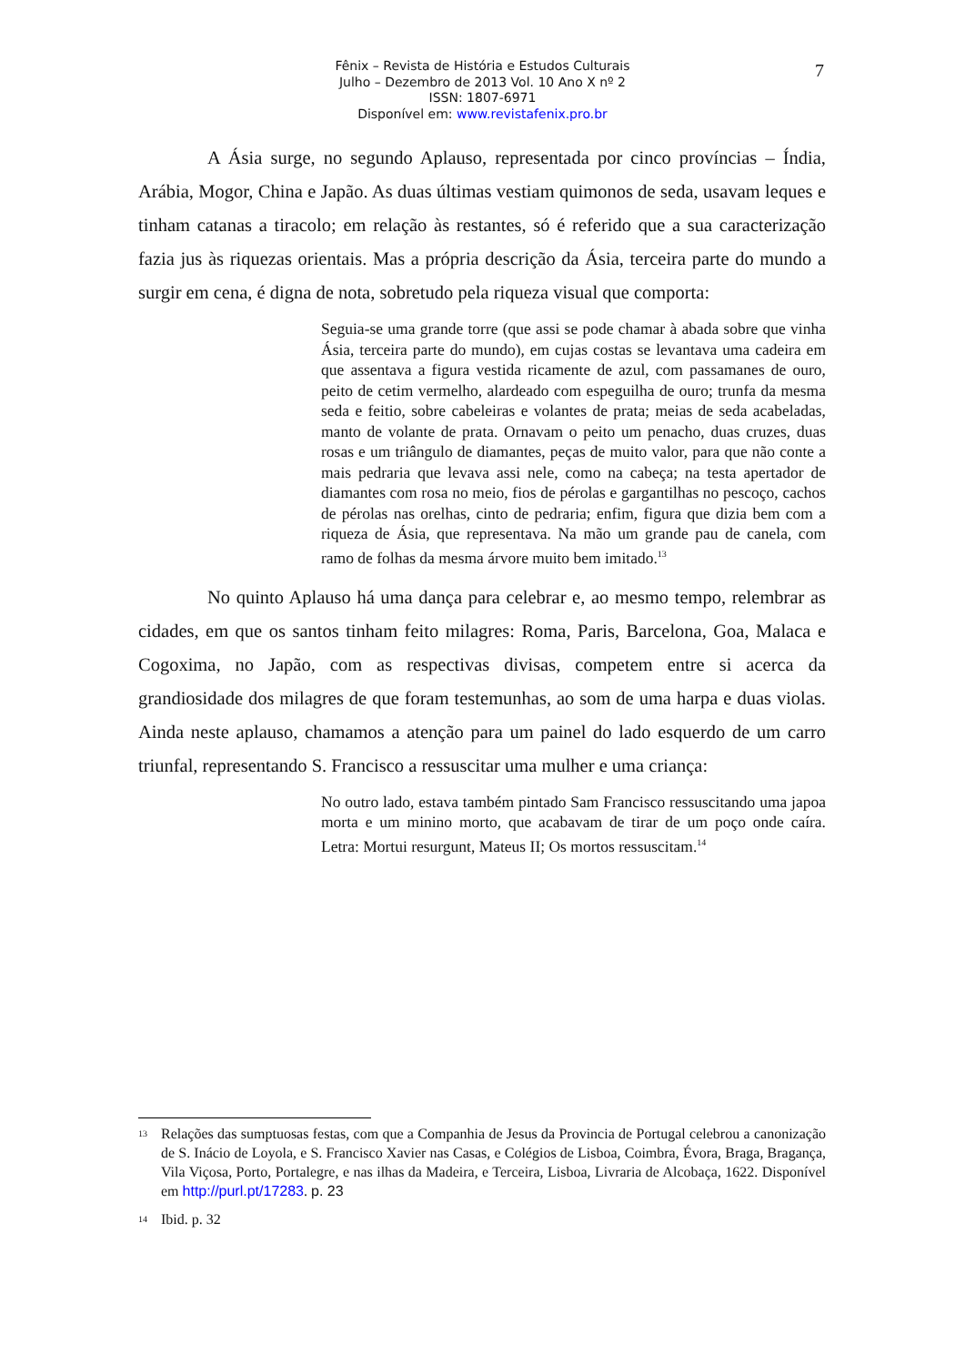Fênix – Revista de História e Estudos Culturais
Julho – Dezembro de 2013 Vol. 10 Ano X nº 2
ISSN: 1807-6971
Disponível em: www.revistafenix.pro.br
7
A Ásia surge, no segundo Aplauso, representada por cinco províncias – Índia, Arábia, Mogor, China e Japão. As duas últimas vestiam quimonos de seda, usavam leques e tinham catanas a tiracolo; em relação às restantes, só é referido que a sua caracterização fazia jus às riquezas orientais. Mas a própria descrição da Ásia, terceira parte do mundo a surgir em cena, é digna de nota, sobretudo pela riqueza visual que comporta:
Seguia-se uma grande torre (que assi se pode chamar à abada sobre que vinha Ásia, terceira parte do mundo), em cujas costas se levantava uma cadeira em que assentava a figura vestida ricamente de azul, com passamanes de ouro, peito de cetim vermelho, alardeado com espeguilha de ouro; trunfa da mesma seda e feitio, sobre cabeleiras e volantes de prata; meias de seda acabeladas, manto de volante de prata. Ornavam o peito um penacho, duas cruzes, duas rosas e um triângulo de diamantes, peças de muito valor, para que não conte a mais pedraria que levava assi nele, como na cabeça; na testa apertador de diamantes com rosa no meio, fios de pérolas e gargantilhas no pescoço, cachos de pérolas nas orelhas, cinto de pedraria; enfim, figura que dizia bem com a riqueza de Ásia, que representava. Na mão um grande pau de canela, com ramo de folhas da mesma árvore muito bem imitado.<sup>13</sup>
No quinto Aplauso há uma dança para celebrar e, ao mesmo tempo, relembrar as cidades, em que os santos tinham feito milagres: Roma, Paris, Barcelona, Goa, Malaca e Cogoxima, no Japão, com as respectivas divisas, competem entre si acerca da grandiosidade dos milagres de que foram testemunhas, ao som de uma harpa e duas violas. Ainda neste aplauso, chamamos a atenção para um painel do lado esquerdo de um carro triunfal, representando S. Francisco a ressuscitar uma mulher e uma criança:
No outro lado, estava também pintado Sam Francisco ressuscitando uma japoa morta e um minino morto, que acabavam de tirar de um poço onde caíra. Letra: Mortui resurgunt, Mateus II; Os mortos ressuscitam.<sup>14</sup>
13 Relações das sumptuosas festas, com que a Companhia de Jesus da Provincia de Portugal celebrou a canonização de S. Inácio de Loyola, e S. Francisco Xavier nas Casas, e Colégios de Lisboa, Coimbra, Évora, Braga, Bragança, Vila Viçosa, Porto, Portalegre, e nas ilhas da Madeira, e Terceira, Lisboa, Livraria de Alcobaça, 1622. Disponível em http://purl.pt/17283. p. 23
14 Ibid. p. 32